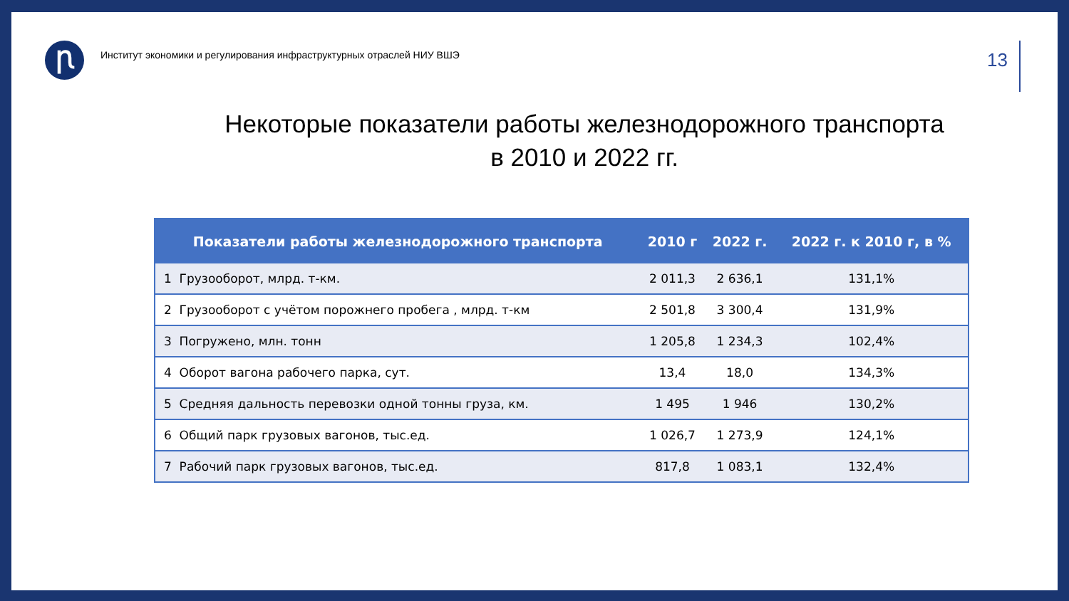Ꞃ
Институт экономики и регулирования инфраструктурных отраслей НИУ ВШЭ
13
Некоторые показатели работы железнодорожного транспорта
в 2010 и 2022 гг.
| Показатели работы железнодорожного транспорта | 2010 г | 2022 г. | 2022 г. к 2010 г, в % |
| --- | --- | --- | --- |
| 1 Грузооборот, млрд. т-км. | 2 011,3 | 2 636,1 | 131,1% |
| 2 Грузооборот с учётом порожнего пробега , млрд. т-км | 2 501,8 | 3 300,4 | 131,9% |
| 3 Погружено, млн. тонн | 1 205,8 | 1 234,3 | 102,4% |
| 4 Оборот вагона рабочего парка, сут. | 13,4 | 18,0 | 134,3% |
| 5 Средняя дальность перевозки одной тонны груза, км. | 1 495 | 1 946 | 130,2% |
| 6 Общий парк грузовых вагонов, тыс.ед. | 1 026,7 | 1 273,9 | 124,1% |
| 7 Рабочий парк грузовых вагонов, тыс.ед. | 817,8 | 1 083,1 | 132,4% |